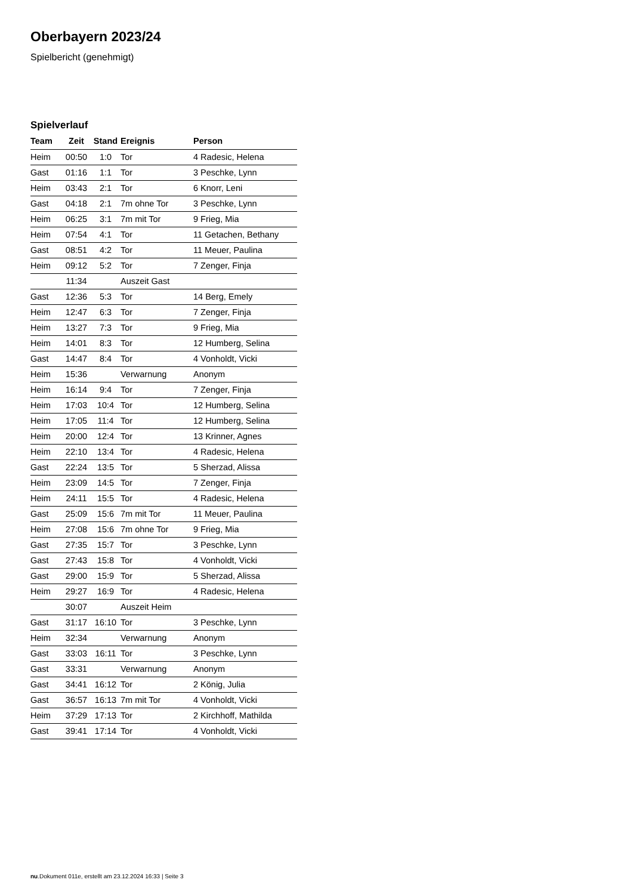Oberbayern 2023/24
Spielbericht (genehmigt)
Spielverlauf
| Team | Zeit | Stand | Ereignis | Person |
| --- | --- | --- | --- | --- |
| Heim | 00:50 | 1:0 | Tor | 4 Radesic, Helena |
| Gast | 01:16 | 1:1 | Tor | 3 Peschke, Lynn |
| Heim | 03:43 | 2:1 | Tor | 6 Knorr, Leni |
| Gast | 04:18 | 2:1 | 7m ohne Tor | 3 Peschke, Lynn |
| Heim | 06:25 | 3:1 | 7m mit Tor | 9 Frieg, Mia |
| Heim | 07:54 | 4:1 | Tor | 11 Getachen, Bethany |
| Gast | 08:51 | 4:2 | Tor | 11 Meuer, Paulina |
| Heim | 09:12 | 5:2 | Tor | 7 Zenger, Finja |
| | 11:34 | | Auszeit Gast | |
| Gast | 12:36 | 5:3 | Tor | 14 Berg, Emely |
| Heim | 12:47 | 6:3 | Tor | 7 Zenger, Finja |
| Heim | 13:27 | 7:3 | Tor | 9 Frieg, Mia |
| Heim | 14:01 | 8:3 | Tor | 12 Humberg, Selina |
| Gast | 14:47 | 8:4 | Tor | 4 Vonholdt, Vicki |
| Heim | 15:36 | | Verwarnung | Anonym |
| Heim | 16:14 | 9:4 | Tor | 7 Zenger, Finja |
| Heim | 17:03 | 10:4 | Tor | 12 Humberg, Selina |
| Heim | 17:05 | 11:4 | Tor | 12 Humberg, Selina |
| Heim | 20:00 | 12:4 | Tor | 13 Krinner, Agnes |
| Heim | 22:10 | 13:4 | Tor | 4 Radesic, Helena |
| Gast | 22:24 | 13:5 | Tor | 5 Sherzad, Alissa |
| Heim | 23:09 | 14:5 | Tor | 7 Zenger, Finja |
| Heim | 24:11 | 15:5 | Tor | 4 Radesic, Helena |
| Gast | 25:09 | 15:6 | 7m mit Tor | 11 Meuer, Paulina |
| Heim | 27:08 | 15:6 | 7m ohne Tor | 9 Frieg, Mia |
| Gast | 27:35 | 15:7 | Tor | 3 Peschke, Lynn |
| Gast | 27:43 | 15:8 | Tor | 4 Vonholdt, Vicki |
| Gast | 29:00 | 15:9 | Tor | 5 Sherzad, Alissa |
| Heim | 29:27 | 16:9 | Tor | 4 Radesic, Helena |
| | 30:07 | | Auszeit Heim | |
| Gast | 31:17 | 16:10 | Tor | 3 Peschke, Lynn |
| Heim | 32:34 | | Verwarnung | Anonym |
| Gast | 33:03 | 16:11 | Tor | 3 Peschke, Lynn |
| Gast | 33:31 | | Verwarnung | Anonym |
| Gast | 34:41 | 16:12 | Tor | 2 König, Julia |
| Gast | 36:57 | 16:13 | 7m mit Tor | 4 Vonholdt, Vicki |
| Heim | 37:29 | 17:13 | Tor | 2 Kirchhoff, Mathilda |
| Gast | 39:41 | 17:14 | Tor | 4 Vonholdt, Vicki |
nu.Dokument 011e, erstellt am 23.12.2024 16:33 | Seite 3